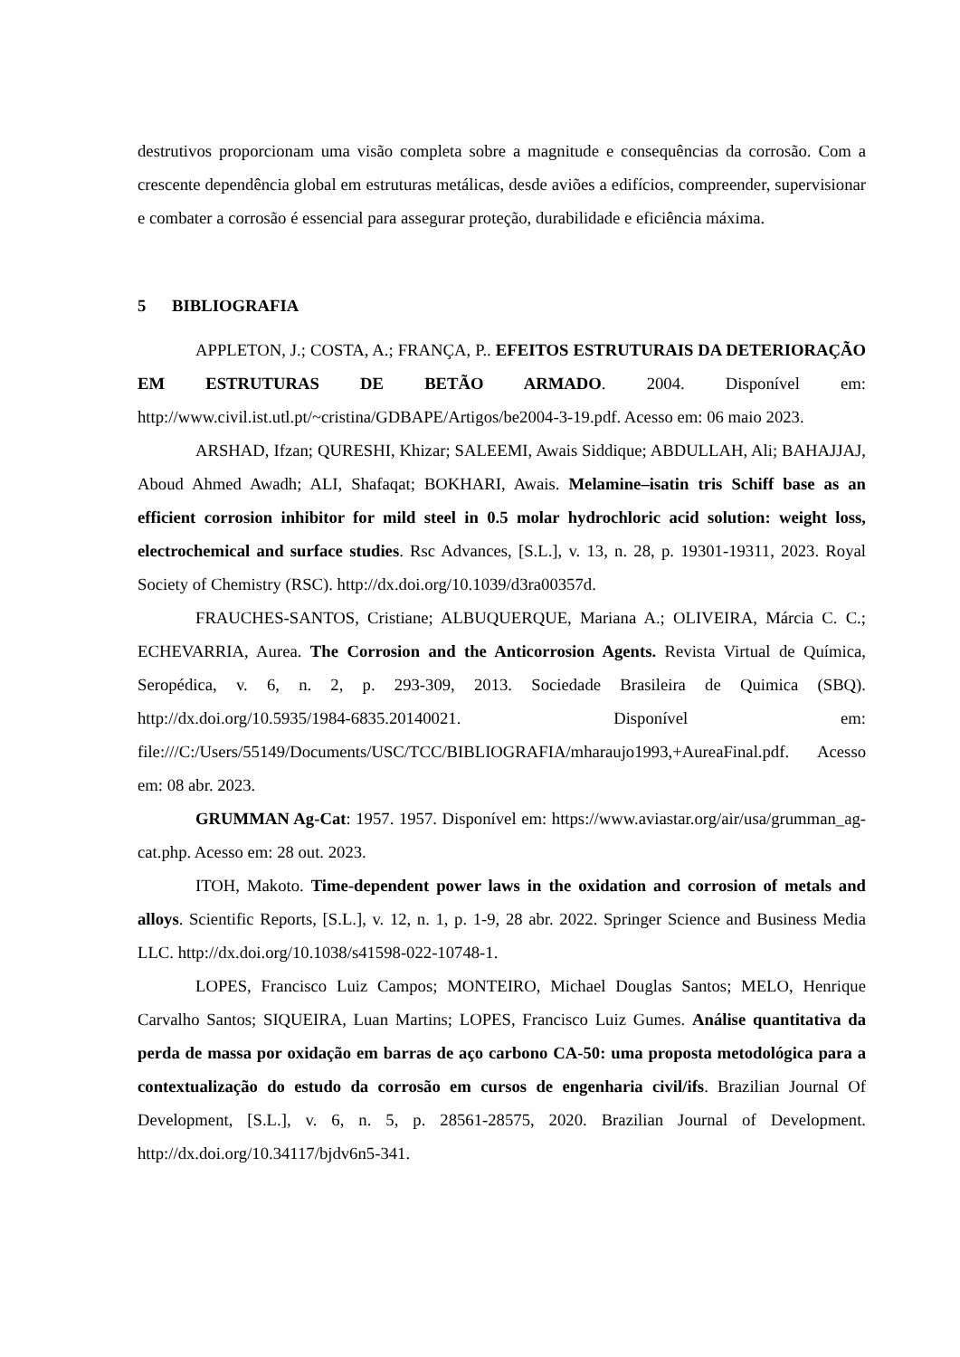destrutivos proporcionam uma visão completa sobre a magnitude e consequências da corrosão. Com a crescente dependência global em estruturas metálicas, desde aviões a edifícios, compreender, supervisionar e combater a corrosão é essencial para assegurar proteção, durabilidade e eficiência máxima.
5 BIBLIOGRAFIA
APPLETON, J.; COSTA, A.; FRANÇA, P.. EFEITOS ESTRUTURAIS DA DETERIORAÇÃO EM ESTRUTURAS DE BETÃO ARMADO. 2004. Disponível em: http://www.civil.ist.utl.pt/~cristina/GDBAPE/Artigos/be2004-3-19.pdf. Acesso em: 06 maio 2023.
ARSHAD, Ifzan; QURESHI, Khizar; SALEEMI, Awais Siddique; ABDULLAH, Ali; BAHAJJAJ, Aboud Ahmed Awadh; ALI, Shafaqat; BOKHARI, Awais. Melamine–isatin tris Schiff base as an efficient corrosion inhibitor for mild steel in 0.5 molar hydrochloric acid solution: weight loss, electrochemical and surface studies. Rsc Advances, [S.L.], v. 13, n. 28, p. 19301-19311, 2023. Royal Society of Chemistry (RSC). http://dx.doi.org/10.1039/d3ra00357d.
FRAUCHES-SANTOS, Cristiane; ALBUQUERQUE, Mariana A.; OLIVEIRA, Márcia C. C.; ECHEVARRIA, Aurea. The Corrosion and the Anticorrosion Agents. Revista Virtual de Química, Seropédica, v. 6, n. 2, p. 293-309, 2013. Sociedade Brasileira de Quimica (SBQ). http://dx.doi.org/10.5935/1984-6835.20140021. Disponível em: file:///C:/Users/55149/Documents/USC/TCC/BIBLIOGRAFIA/mharaujo1993,+AureaFinal.pdf. Acesso em: 08 abr. 2023.
GRUMMAN Ag-Cat: 1957. 1957. Disponível em: https://www.aviastar.org/air/usa/grumman_ag-cat.php. Acesso em: 28 out. 2023.
ITOH, Makoto. Time-dependent power laws in the oxidation and corrosion of metals and alloys. Scientific Reports, [S.L.], v. 12, n. 1, p. 1-9, 28 abr. 2022. Springer Science and Business Media LLC. http://dx.doi.org/10.1038/s41598-022-10748-1.
LOPES, Francisco Luiz Campos; MONTEIRO, Michael Douglas Santos; MELO, Henrique Carvalho Santos; SIQUEIRA, Luan Martins; LOPES, Francisco Luiz Gumes. Análise quantitativa da perda de massa por oxidação em barras de aço carbono CA-50: uma proposta metodológica para a contextualização do estudo da corrosão em cursos de engenharia civil/ifs. Brazilian Journal Of Development, [S.L.], v. 6, n. 5, p. 28561-28575, 2020. Brazilian Journal of Development. http://dx.doi.org/10.34117/bjdv6n5-341.